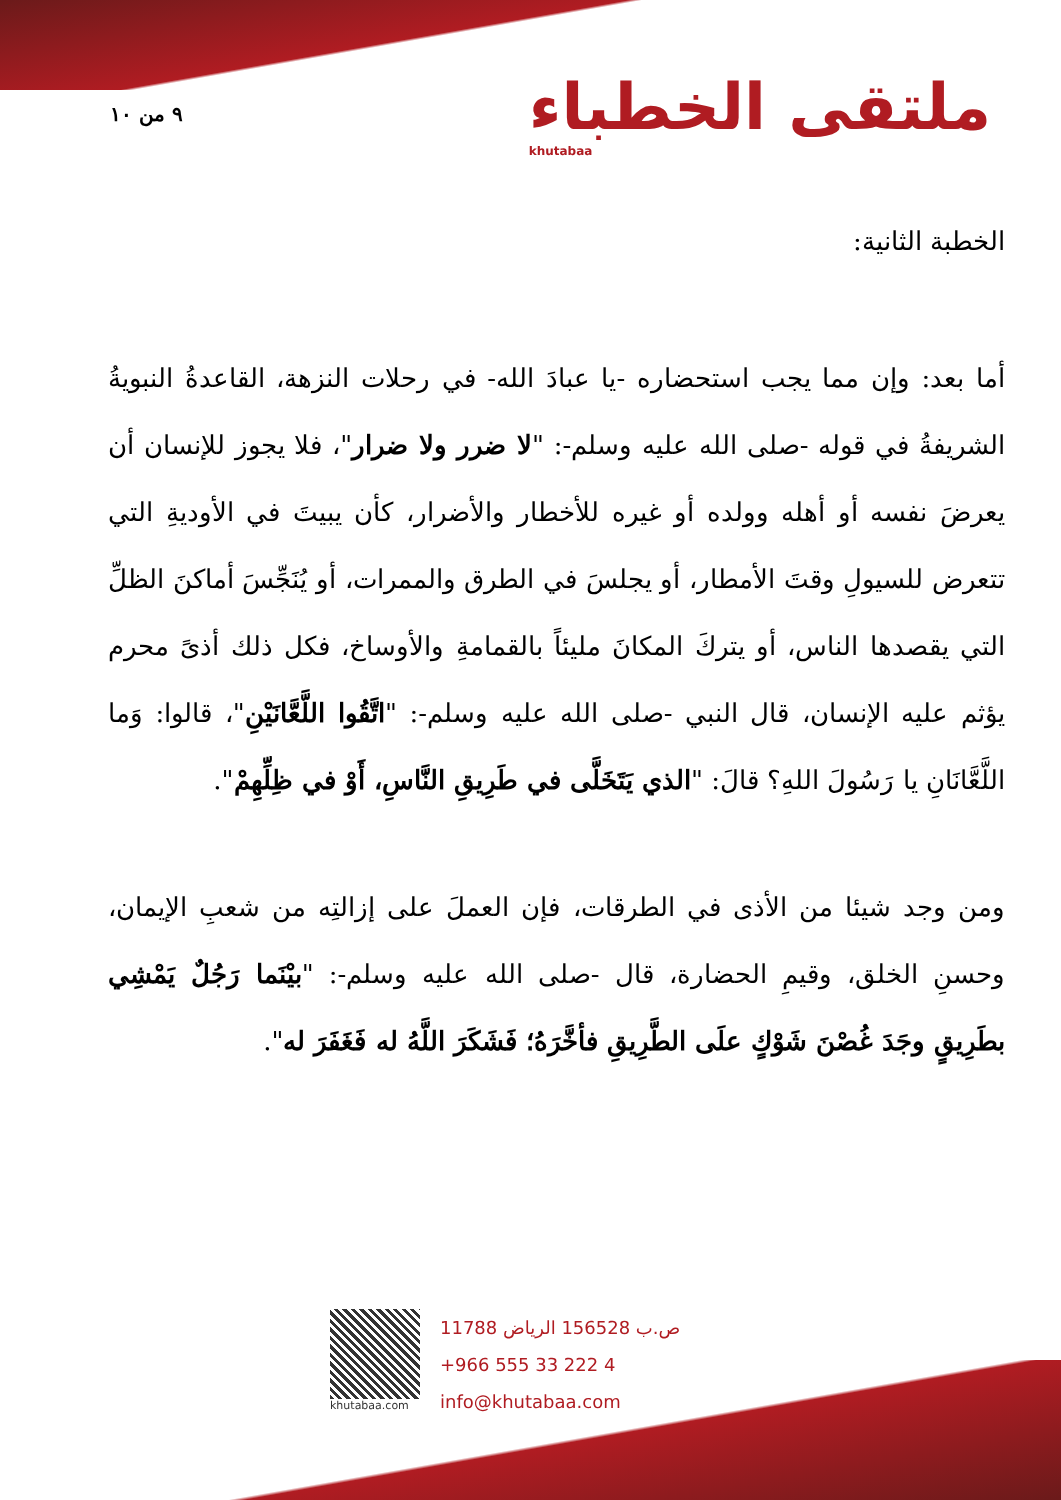٩ من ١٠
ملتقى الخطباء
khutabaa
الخطبة الثانية:
أما بعد: وإن مما يجب استحضاره -يا عبادَ الله- في رحلات النزهة، القاعدةُ النبويةُ الشريفةُ في قوله -صلى الله عليه وسلم-: "لا ضرر ولا ضرار"، فلا يجوز للإنسان أن يعرضَ نفسه أو أهله وولده أو غيره للأخطار والأضرار، كأن يبيتَ في الأوديةِ التي تتعرض للسيولِ وقتَ الأمطار، أو يجلسَ في الطرق والممرات، أو يُنَجِّسَ أماكنَ الظلِّ التي يقصدها الناس، أو يتركَ المكانَ مليئاً بالقمامةِ والأوساخ، فكل ذلك أذىً محرم يؤثم عليه الإنسان، قال النبي -صلى الله عليه وسلم-: "اتَّقُوا اللَّعَّانَيْنِ"، قالوا: وَما اللَّعَّانَانِ يا رَسُولَ اللهِ؟ قالَ: "الذي يَتَخَلَّى في طَرِيقِ النَّاسِ، أَوْ في ظِلِّهِمْ".
ومن وجد شيئا من الأذى في الطرقات، فإن العملَ على إزالتِه من شعبِ الإيمان، وحسنِ الخلق، وقيمِ الحضارة، قال -صلى الله عليه وسلم-: "بيْنَما رَجُلٌ يَمْشِي بطَرِيقٍ وجَدَ غُصْنَ شَوْكٍ علَى الطَّرِيقِ فأخَّرَهُ؛ فَشَكَرَ اللَّهُ له فَغَفَرَ له".
khutabaa.com
ص.ب 156528 الرياض 11788
+966 555 33 222 4
info@khutabaa.com